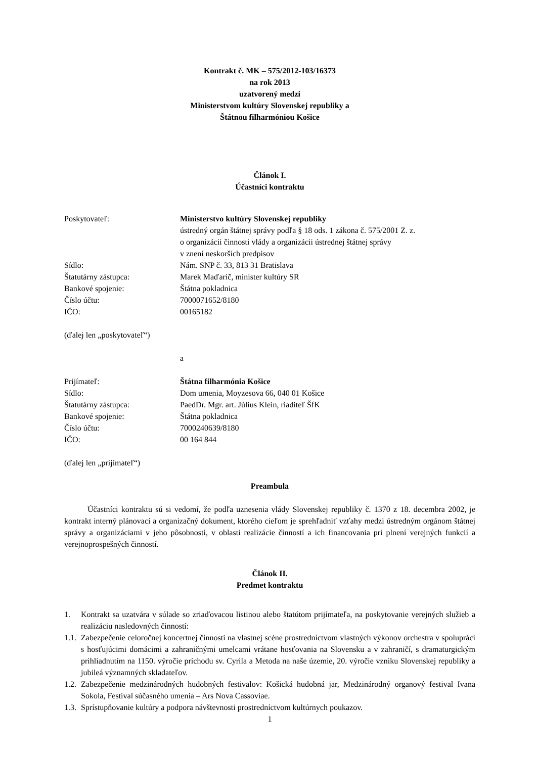Kontrakt č. MK – 575/2012-103/16373
na rok 2013
uzatvorený medzi
Ministerstvom kultúry Slovenskej republiky a
Štátnou filharmóniou Košice
Článok I.
Účastníci kontraktu
Poskytovateľ: Ministerstvo kultúry Slovenskej republiky
ústredný orgán štátnej správy podľa § 18 ods. 1 zákona č. 575/2001 Z. z.
o organizácii činnosti vlády a organizácii ústrednej štátnej správy
v znení neskorších predpisov
Sídlo: Nám. SNP č. 33, 813 31 Bratislava
Štatutárny zástupca: Marek Maďarič, minister kultúry SR
Bankové spojenie: Štátna pokladnica
Číslo účtu: 7000071652/8180
IČO: 00165182
(ďalej len „poskytovateľ“)
a
Prijímateľ: Štátna filharmónia Košice
Sídlo: Dom umenia, Moyzesova 66, 040 01 Košice
Štatutárny zástupca: PaedDr. Mgr. art. Július Klein, riaditeľ ŠfK
Bankové spojenie: Štátna pokladnica
Číslo účtu: 7000240639/8180
IČO: 00 164 844
(ďalej len „prijímateľ“)
Preambula
Účastníci kontraktu sú si vedomí, že podľa uznesenia vlády Slovenskej republiky č. 1370 z 18. decembra 2002, je kontrakt interný plánovací a organizačný dokument, ktorého cieľom je sprehľadniť vzťahy medzi ústredným orgánom štátnej správy a organizáciami v jeho pôsobnosti, v oblasti realizácie činností a ich financovania pri plnení verejných funkcií a verejnoprospešných činností.
Článok II.
Predmet kontraktu
1. Kontrakt sa uzatvára v súlade so zriaďovacou listinou alebo štatútom prijímateľa, na poskytovanie verejných služieb a realizáciu nasledovných činností:
1.1. Zabezpečenie celoročnej koncertnej činnosti na vlastnej scéne prostredníctvom vlastných výkonov orchestra v spolupráci s hosťujúcimi domácimi a zahraničnými umelcami vrátane hosťovania na Slovensku a v zahraničí, s dramaturgickým prihliadnutím na 1150. výročie príchodu sv. Cyrila a Metoda na naše územie, 20. výročie vzniku Slovenskej republiky a jubileá významných skladateľov.
1.2. Zabezpečenie medzinárodných hudobných festivalov: Košická hudobná jar, Medzinárodný organový festival Ivana Sokola, Festival súčasného umenia – Ars Nova Cassoviae.
1.3. Sprístupňovanie kultúry a podpora návštevnosti prostredníctvom kultúrnych poukazov.
1